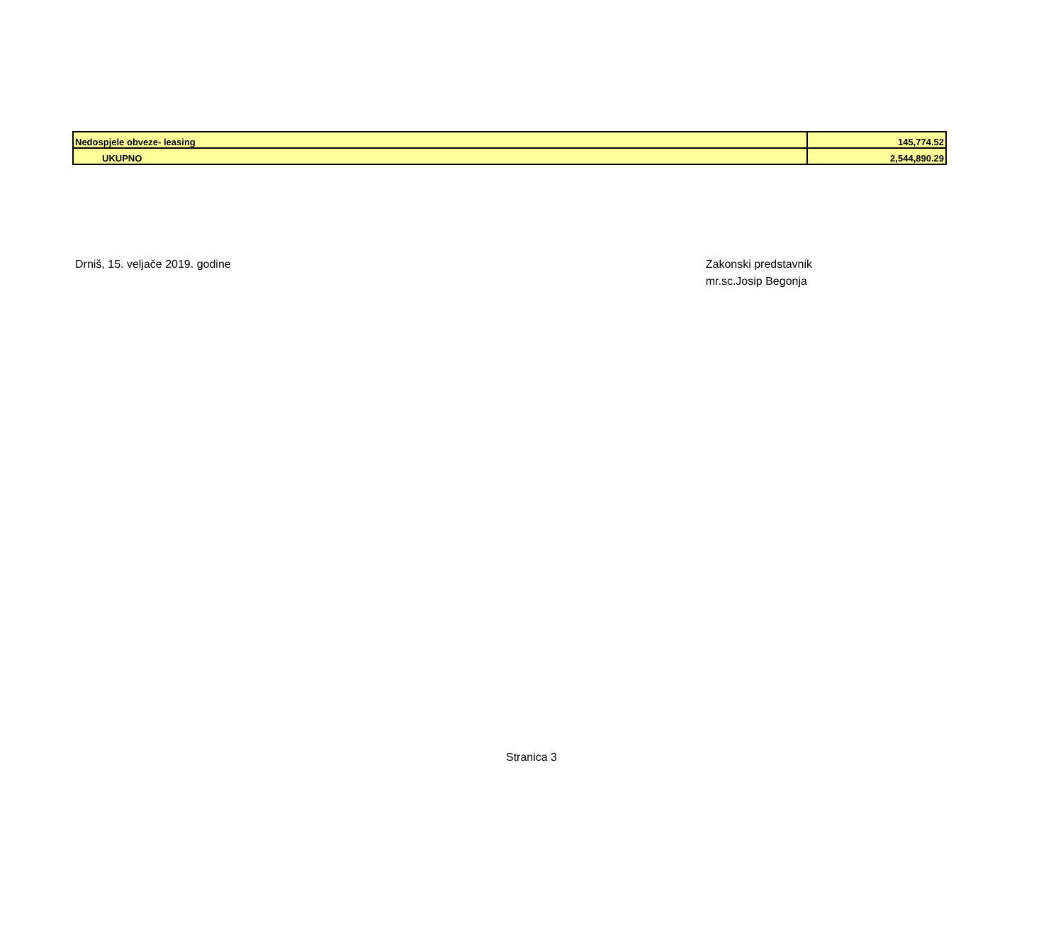| Nedospjele obveze- leasing | 145,774.52 |
| UKUPNO | 2,544,890.29 |
Drniš, 15. veljače 2019. godine
Zakonski predstavnik
mr.sc.Josip Begonja
Stranica 3